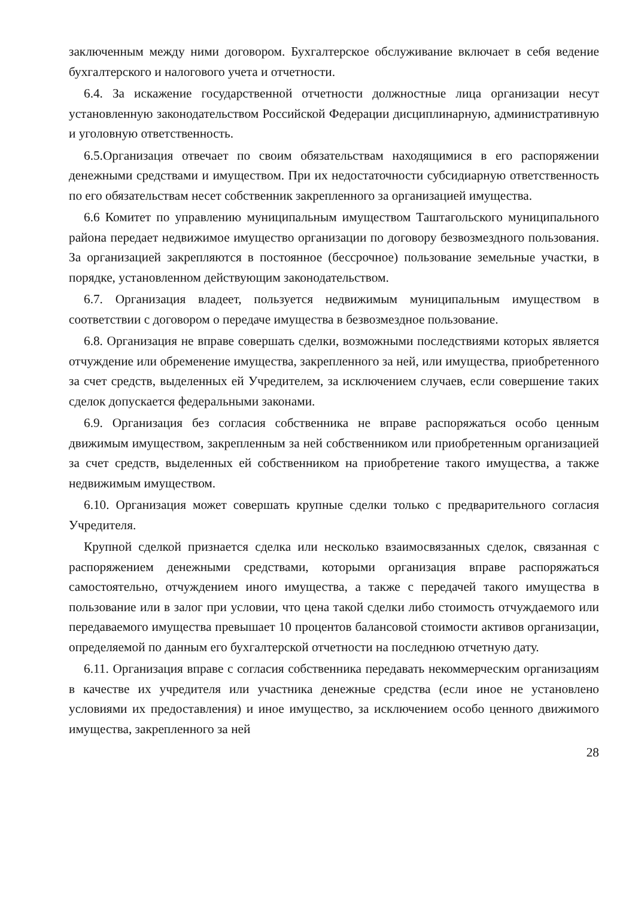заключенным между ними договором. Бухгалтерское обслуживание включает в себя ведение бухгалтерского и налогового учета и отчетности.
6.4. За искажение государственной отчетности должностные лица организации несут установленную законодательством Российской Федерации дисциплинарную, административную и уголовную ответственность.
6.5.Организация отвечает по своим обязательствам находящимися в его распоряжении денежными средствами и имуществом. При их недостаточности субсидиарную ответственность по его обязательствам несет собственник закрепленного за организацией имущества.
6.6 Комитет по управлению муниципальным имуществом Таштагольского муниципального района передает недвижимое имущество организации по договору безвозмездного пользования. За организацией закрепляются в постоянное (бессрочное) пользование земельные участки, в порядке, установленном действующим законодательством.
6.7. Организация владеет, пользуется недвижимым муниципальным имуществом в соответствии с договором о передаче имущества в безвозмездное пользование.
6.8. Организация не вправе совершать сделки, возможными последствиями которых является отчуждение или обременение имущества, закрепленного за ней, или имущества, приобретенного за счет средств, выделенных ей Учредителем, за исключением случаев, если совершение таких сделок допускается федеральными законами.
6.9. Организация без согласия собственника не вправе распоряжаться особо ценным движимым имуществом, закрепленным за ней собственником или приобретенным организацией за счет средств, выделенных ей собственником на приобретение такого имущества, а также недвижимым имуществом.
6.10. Организация может совершать крупные сделки только с предварительного согласия Учредителя.
Крупной сделкой признается сделка или несколько взаимосвязанных сделок, связанная с распоряжением денежными средствами, которыми организация вправе распоряжаться самостоятельно, отчуждением иного имущества, а также с передачей такого имущества в пользование или в залог при условии, что цена такой сделки либо стоимость отчуждаемого или передаваемого имущества превышает 10 процентов балансовой стоимости активов организации, определяемой по данным его бухгалтерской отчетности на последнюю отчетную дату.
6.11. Организация вправе с согласия собственника передавать некоммерческим организациям в качестве их учредителя или участника денежные средства (если иное не установлено условиями их предоставления) и иное имущество, за исключением особо ценного движимого имущества, закрепленного за ней
28